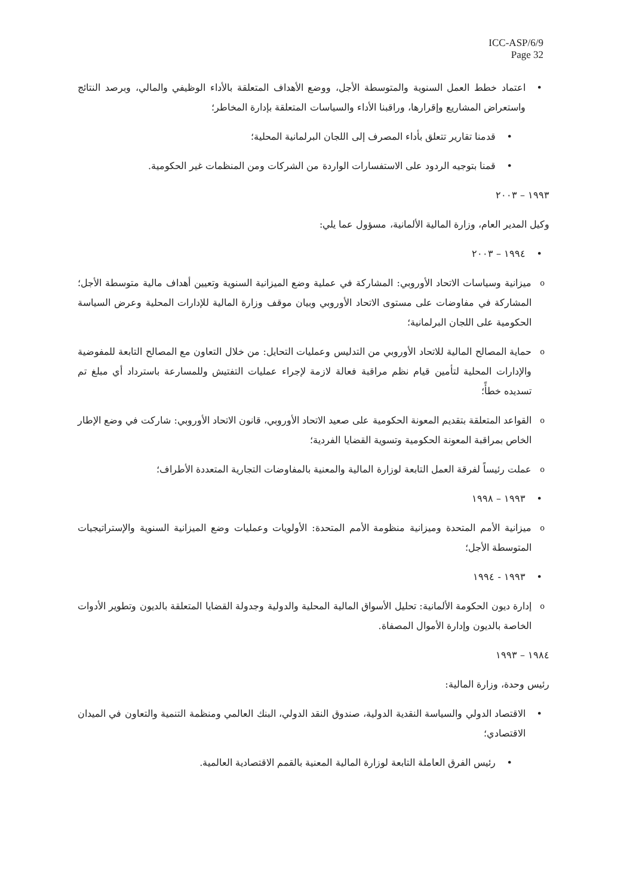ICC-ASP/6/9
Page 32
اعتماد خطط العمل السنوية والمتوسطة الأجل، ووضع الأهداف المتعلقة بالأداء الوظيفي والمالي، وبرصد النتائج واستعراض المشاريع وإقرارها، وراقبنا الأداء والسياسات المتعلقة بإدارة المخاطر؛
قدمنا تقارير تتعلق بأداء المصرف إلى اللجان البرلمانية المحلية؛
قمنا بتوجيه الردود على الاستفسارات الواردة من الشركات ومن المنظمات غير الحكومية.
١٩٩٣ – ٢٠٠٣
وكيل المدير العام، وزارة المالية الألمانية، مسؤول عما يلي:
١٩٩٤ – ٢٠٠٣
ميزانية وسياسات الاتحاد الأوروبي: المشاركة في عملية وضع الميزانية السنوية وتعيين أهداف مالية متوسطة الأجل؛ المشاركة في مفاوضات على مستوى الاتحاد الأوروبي وبيان موقف وزارة المالية للإدارات المحلية وعرض السياسة الحكومية على اللجان البرلمانية؛
حماية المصالح المالية للاتحاد الأوروبي من التدليس وعمليات التحايل: من خلال التعاون مع المصالح التابعة للمفوضية والإدارات المحلية لتأمين قيام نظم مراقبة فعالة لازمة لإجراء عمليات التفتيش وللمسارعة باسترداد أي مبلغ تم تسديده خطأً؛
القواعد المتعلقة بتقديم المعونة الحكومية على صعيد الاتحاد الأوروبي، قانون الاتحاد الأوروبي: شاركت في وضع الإطار الخاص بمراقبة المعونة الحكومية وتسوية القضايا الفردية؛
عملت رئيساً لفرقة العمل التابعة لوزارة المالية والمعنية بالمفاوضات التجارية المتعددة الأطراف؛
١٩٩٣ – ١٩٩٨
ميزانية الأمم المتحدة وميزانية منظومة الأمم المتحدة: الأولويات وعمليات وضع الميزانية السنوية والإستراتيجيات المتوسطة الأجل؛
١٩٩٣ - ١٩٩٤
إدارة ديون الحكومة الألمانية: تحليل الأسواق المالية المحلية والدولية وجدولة القضايا المتعلقة بالديون وتطوير الأدوات الخاصة بالديون وإدارة الأموال المصفاة.
١٩٨٤ – ١٩٩٣
رئيس وحدة، وزارة المالية:
الاقتصاد الدولي والسياسة النقدية الدولية، صندوق النقد الدولي، البنك العالمي ومنظمة التنمية والتعاون في الميدان الاقتصادي؛
رئيس الفرق العاملة التابعة لوزارة المالية المعنية بالقمم الاقتصادية العالمية.